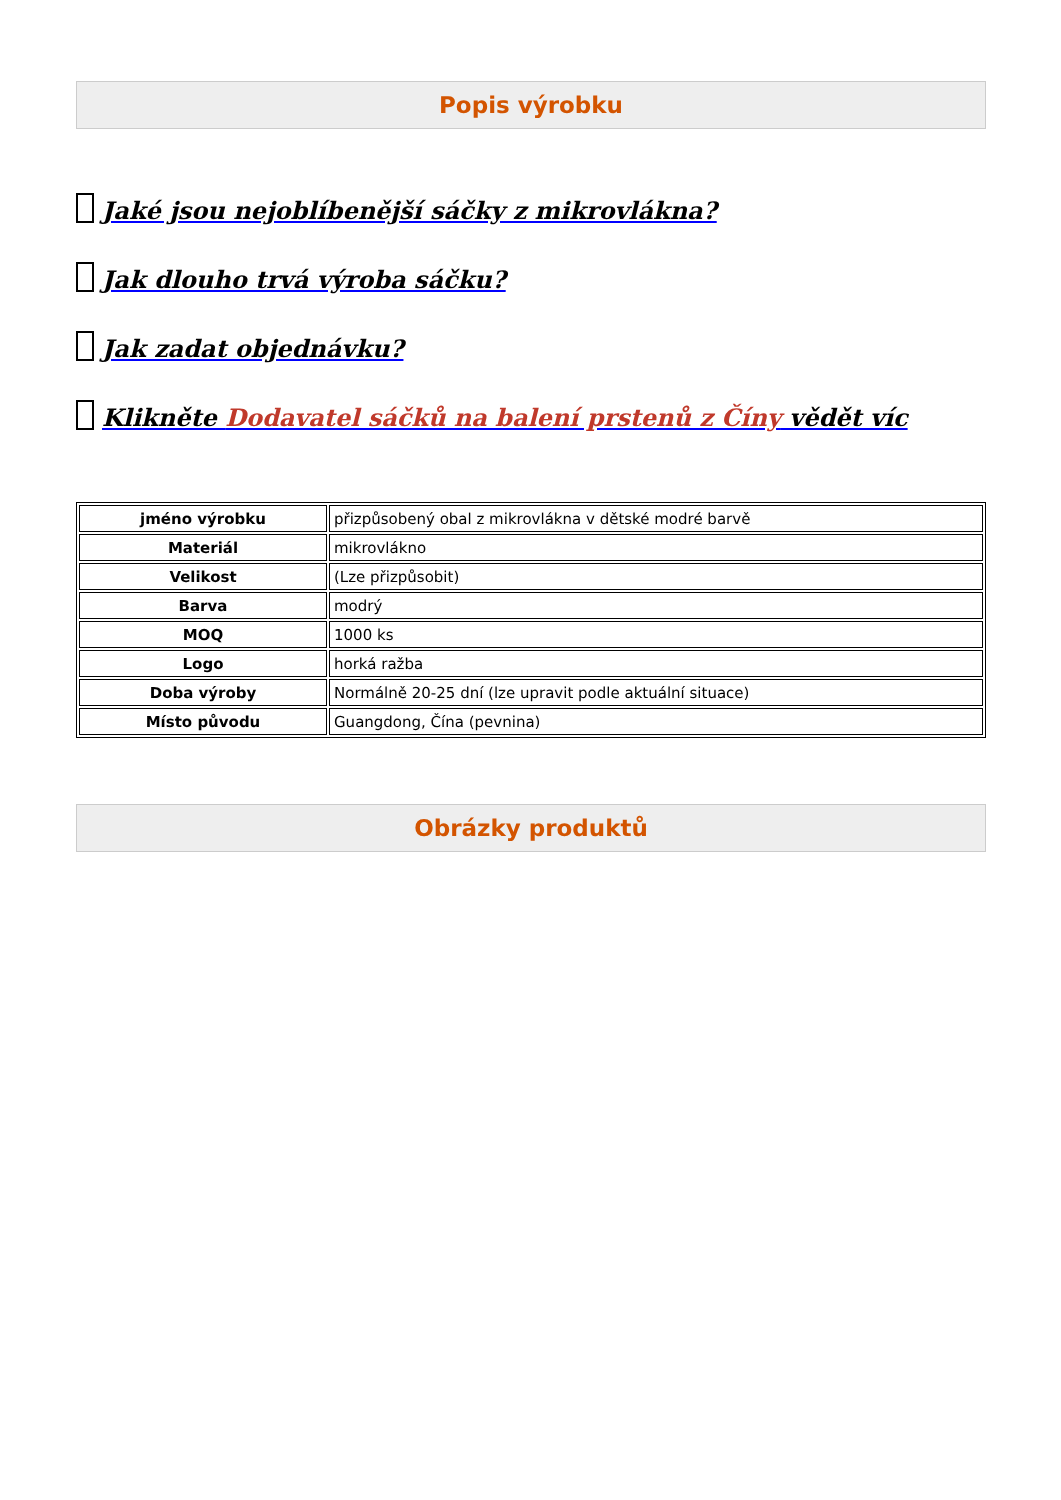Popis výrobku
Jaké jsou nejoblíbenější sáčky z mikrovlákna?
Jak dlouho trvá výroba sáčku?
Jak zadat objednávku?
Klikněte Dodavatel sáčků na balení prstenů z Číny vědět víc
| jméno výrobku | přizpůsobený obal z mikrovlákna v dětské modré barvě |
| Materiál | mikrovlákno |
| Velikost | (Lze přizpůsobit) |
| Barva | modrý |
| MOQ | 1000 ks |
| Logo | horká ražba |
| Doba výroby | Normálně 20-25 dní (lze upravit podle aktuální situace) |
| Místo původu | Guangdong, Čína (pevnina) |
Obrázky produktů